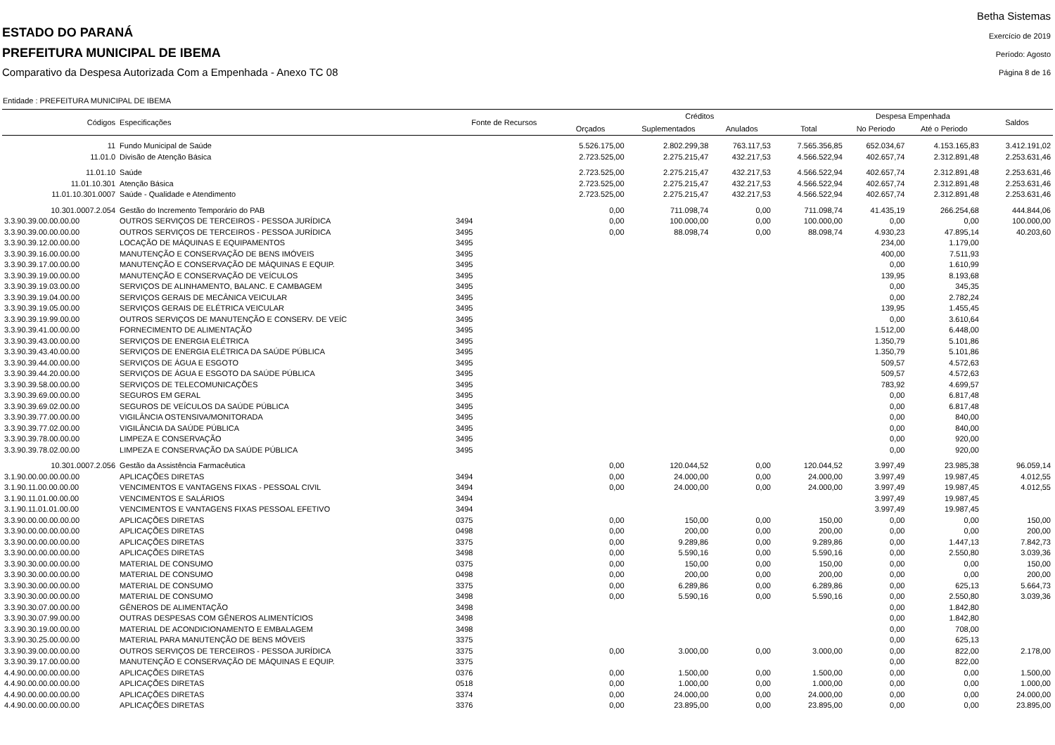ESTADO DO PARANÁ
PREFEITURA MUNICIPAL DE IBEMA
Comparativo da Despesa Autorizada Com a Empenhada - Anexo TC 08
Betha Sistemas
Exercício de 2019
Período: Agosto
Página 8 de 16
Entidade : PREFEITURA MUNICIPAL DE IBEMA
| Códigos | Especificações | Fonte de Recursos | Créditos | | | | Despesa Empenhada | | Saldos |
| --- | --- | --- | --- | --- | --- | --- | --- | --- | --- |
| | | | Orçados | Suplementados | Anulados | Total | No Periodo | Até o Periodo | |
| 11 | Fundo Municipal de Saúde | | 5.526.175,00 | 2.802.299,38 | 763.117,53 | 7.565.356,85 | 652.034,67 | 4.153.165,83 | 3.412.191,02 |
| 11.01.0 | Divisão de Atenção Básica | | 2.723.525,00 | 2.275.215,47 | 432.217,53 | 4.566.522,94 | 402.657,74 | 2.312.891,48 | 2.253.631,46 |
| 11.01.10 | Saúde | | 2.723.525,00 | 2.275.215,47 | 432.217,53 | 4.566.522,94 | 402.657,74 | 2.312.891,48 | 2.253.631,46 |
| 11.01.10.301 | Atenção Básica | | 2.723.525,00 | 2.275.215,47 | 432.217,53 | 4.566.522,94 | 402.657,74 | 2.312.891,48 | 2.253.631,46 |
| 11.01.10.301.0007 | Saúde - Qualidade e Atendimento | | 2.723.525,00 | 2.275.215,47 | 432.217,53 | 4.566.522,94 | 402.657,74 | 2.312.891,48 | 2.253.631,46 |
| 10.301.0007.2.054 | Gestão do Incremento Temporário do PAB | | 0,00 | 711.098,74 | 0,00 | 711.098,74 | 41.435,19 | 266.254,68 | 444.844,06 |
| 3.3.90.39.00.00.00.00 | OUTROS SERVIÇOS DE TERCEIROS - PESSOA JURÍDICA | 3494 | 0,00 | 100.000,00 | 0,00 | 100.000,00 | 0,00 | 0,00 | 100.000,00 |
| 3.3.90.39.00.00.00.00 | OUTROS SERVIÇOS DE TERCEIROS - PESSOA JURÍDICA | 3495 | 0,00 | 88.098,74 | 0,00 | 88.098,74 | 4.930,23 | 47.895,14 | 40.203,60 |
| 3.3.90.39.12.00.00.00 | LOCAÇÃO DE MÁQUINAS E EQUIPAMENTOS | 3495 | | | | | 234,00 | 1.179,00 | |
| 3.3.90.39.16.00.00.00 | MANUTENÇÃO E CONSERVAÇÃO DE BENS IMÓVEIS | 3495 | | | | | 400,00 | 7.511,93 | |
| 3.3.90.39.17.00.00.00 | MANUTENÇÃO E CONSERVAÇÃO DE MÁQUINAS E EQUIP. | 3495 | | | | | 0,00 | 1.610,99 | |
| 3.3.90.39.19.00.00.00 | MANUTENÇÃO E CONSERVAÇÃO DE VEÍCULOS | 3495 | | | | | 139,95 | 8.193,68 | |
| 3.3.90.39.19.03.00.00 | SERVIÇOS DE ALINHAMENTO, BALANC. E CAMBAGEM | 3495 | | | | | 0,00 | 345,35 | |
| 3.3.90.39.19.04.00.00 | SERVIÇOS GERAIS DE MECÂNICA VEICULAR | 3495 | | | | | 0,00 | 2.782,24 | |
| 3.3.90.39.19.05.00.00 | SERVIÇOS GERAIS DE ELÉTRICA VEICULAR | 3495 | | | | | 139,95 | 1.455,45 | |
| 3.3.90.39.19.99.00.00 | OUTROS SERVIÇOS DE MANUTENÇÃO E CONSERV. DE VEÍC | 3495 | | | | | 0,00 | 3.610,64 | |
| 3.3.90.39.41.00.00.00 | FORNECIMENTO DE ALIMENTAÇÃO | 3495 | | | | | 1.512,00 | 6.448,00 | |
| 3.3.90.39.43.00.00.00 | SERVIÇOS DE ENERGIA ELÉTRICA | 3495 | | | | | 1.350,79 | 5.101,86 | |
| 3.3.90.39.43.40.00.00 | SERVIÇOS DE ENERGIA ELÉTRICA DA SAÚDE PÚBLICA | 3495 | | | | | 1.350,79 | 5.101,86 | |
| 3.3.90.39.44.00.00.00 | SERVIÇOS DE ÁGUA E ESGOTO | 3495 | | | | | 509,57 | 4.572,63 | |
| 3.3.90.39.44.20.00.00 | SERVIÇOS DE ÁGUA E ESGOTO DA SAÚDE PÚBLICA | 3495 | | | | | 509,57 | 4.572,63 | |
| 3.3.90.39.58.00.00.00 | SERVIÇOS DE TELECOMUNICAÇÕES | 3495 | | | | | 783,92 | 4.699,57 | |
| 3.3.90.39.69.00.00.00 | SEGUROS EM GERAL | 3495 | | | | | 0,00 | 6.817,48 | |
| 3.3.90.39.69.02.00.00 | SEGUROS DE VEÍCULOS DA SAÚDE PÚBLICA | 3495 | | | | | 0,00 | 6.817,48 | |
| 3.3.90.39.77.00.00.00 | VIGILÂNCIA OSTENSIVA/MONITORADA | 3495 | | | | | 0,00 | 840,00 | |
| 3.3.90.39.77.02.00.00 | VIGILÂNCIA DA SAÚDE PÚBLICA | 3495 | | | | | 0,00 | 840,00 | |
| 3.3.90.39.78.00.00.00 | LIMPEZA E CONSERVAÇÃO | 3495 | | | | | 0,00 | 920,00 | |
| 3.3.90.39.78.02.00.00 | LIMPEZA E CONSERVAÇÃO DA SAÚDE PÚBLICA | 3495 | | | | | 0,00 | 920,00 | |
| 10.301.0007.2.056 | Gestão da Assistência Farmacêutica | | 0,00 | 120.044,52 | 0,00 | 120.044,52 | 3.997,49 | 23.985,38 | 96.059,14 |
| 3.1.90.00.00.00.00.00 | APLICAÇÕES DIRETAS | 3494 | 0,00 | 24.000,00 | 0,00 | 24.000,00 | 3.997,49 | 19.987,45 | 4.012,55 |
| 3.1.90.11.00.00.00.00 | VENCIMENTOS E VANTAGENS FIXAS - PESSOAL CIVIL | 3494 | 0,00 | 24.000,00 | 0,00 | 24.000,00 | 3.997,49 | 19.987,45 | 4.012,55 |
| 3.1.90.11.01.00.00.00 | VENCIMENTOS E SALÁRIOS | 3494 | | | | | 3.997,49 | 19.987,45 | |
| 3.1.90.11.01.01.00.00 | VENCIMENTOS E VANTAGENS FIXAS PESSOAL EFETIVO | 3494 | | | | | 3.997,49 | 19.987,45 | |
| 3.3.90.00.00.00.00.00 | APLICAÇÕES DIRETAS | 0375 | 0,00 | 150,00 | 0,00 | 150,00 | 0,00 | 0,00 | 150,00 |
| 3.3.90.00.00.00.00.00 | APLICAÇÕES DIRETAS | 0498 | 0,00 | 200,00 | 0,00 | 200,00 | 0,00 | 0,00 | 200,00 |
| 3.3.90.00.00.00.00.00 | APLICAÇÕES DIRETAS | 3375 | 0,00 | 9.289,86 | 0,00 | 9.289,86 | 0,00 | 1.447,13 | 7.842,73 |
| 3.3.90.00.00.00.00.00 | APLICAÇÕES DIRETAS | 3498 | 0,00 | 5.590,16 | 0,00 | 5.590,16 | 0,00 | 2.550,80 | 3.039,36 |
| 3.3.90.30.00.00.00.00 | MATERIAL DE CONSUMO | 0375 | 0,00 | 150,00 | 0,00 | 150,00 | 0,00 | 0,00 | 150,00 |
| 3.3.90.30.00.00.00.00 | MATERIAL DE CONSUMO | 0498 | 0,00 | 200,00 | 0,00 | 200,00 | 0,00 | 0,00 | 200,00 |
| 3.3.90.30.00.00.00.00 | MATERIAL DE CONSUMO | 3375 | 0,00 | 6.289,86 | 0,00 | 6.289,86 | 0,00 | 625,13 | 5.664,73 |
| 3.3.90.30.00.00.00.00 | MATERIAL DE CONSUMO | 3498 | 0,00 | 5.590,16 | 0,00 | 5.590,16 | 0,00 | 2.550,80 | 3.039,36 |
| 3.3.90.30.07.00.00.00 | GÊNEROS DE ALIMENTAÇÃO | 3498 | | | | | 0,00 | 1.842,80 | |
| 3.3.90.30.07.99.00.00 | OUTRAS DESPESAS COM GÊNEROS ALIMENTÍCIOS | 3498 | | | | | 0,00 | 1.842,80 | |
| 3.3.90.30.19.00.00.00 | MATERIAL DE ACONDICIONAMENTO E EMBALAGEM | 3498 | | | | | 0,00 | 708,00 | |
| 3.3.90.30.25.00.00.00 | MATERIAL PARA MANUTENÇÃO DE BENS MÓVEIS | 3375 | | | | | 0,00 | 625,13 | |
| 3.3.90.39.00.00.00.00 | OUTROS SERVIÇOS DE TERCEIROS - PESSOA JURÍDICA | 3375 | 0,00 | 3.000,00 | 0,00 | 3.000,00 | 0,00 | 822,00 | 2.178,00 |
| 3.3.90.39.17.00.00.00 | MANUTENÇÃO E CONSERVAÇÃO DE MÁQUINAS E EQUIP. | 3375 | | | | | 0,00 | 822,00 | |
| 4.4.90.00.00.00.00.00 | APLICAÇÕES DIRETAS | 0376 | 0,00 | 1.500,00 | 0,00 | 1.500,00 | 0,00 | 0,00 | 1.500,00 |
| 4.4.90.00.00.00.00.00 | APLICAÇÕES DIRETAS | 0518 | 0,00 | 1.000,00 | 0,00 | 1.000,00 | 0,00 | 0,00 | 1.000,00 |
| 4.4.90.00.00.00.00.00 | APLICAÇÕES DIRETAS | 3374 | 0,00 | 24.000,00 | 0,00 | 24.000,00 | 0,00 | 0,00 | 24.000,00 |
| 4.4.90.00.00.00.00.00 | APLICAÇÕES DIRETAS | 3376 | 0,00 | 23.895,00 | 0,00 | 23.895,00 | 0,00 | 0,00 | 23.895,00 |